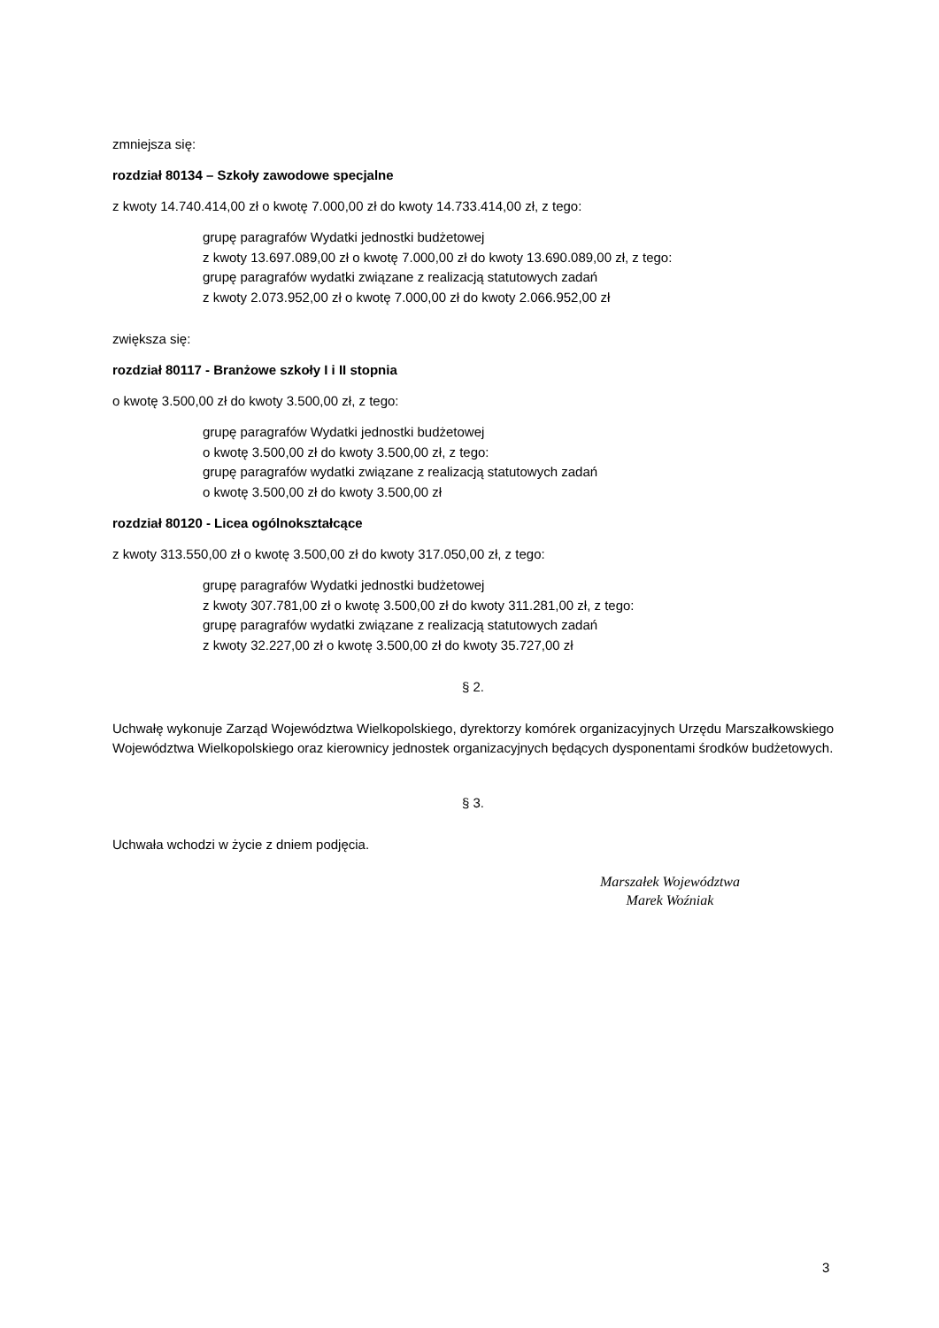zmniejsza się:
rozdział 80134 – Szkoły zawodowe specjalne
z kwoty 14.740.414,00 zł o kwotę 7.000,00 zł do kwoty 14.733.414,00 zł, z tego:
grupę paragrafów Wydatki jednostki budżetowej
z kwoty 13.697.089,00 zł o kwotę 7.000,00 zł do kwoty 13.690.089,00 zł, z tego:
grupę paragrafów wydatki związane z realizacją statutowych zadań
z kwoty 2.073.952,00 zł o kwotę 7.000,00 zł do kwoty 2.066.952,00 zł
zwiększa się:
rozdział 80117 - Branżowe szkoły I i II stopnia
o kwotę 3.500,00 zł do kwoty 3.500,00 zł, z tego:
grupę paragrafów Wydatki jednostki budżetowej
o kwotę 3.500,00 zł do kwoty 3.500,00 zł, z tego:
grupę paragrafów wydatki związane z realizacją statutowych zadań
o kwotę 3.500,00 zł do kwoty 3.500,00 zł
rozdział 80120 - Licea ogólnokształcące
z kwoty 313.550,00 zł o kwotę 3.500,00 zł do kwoty 317.050,00 zł, z tego:
grupę paragrafów Wydatki jednostki budżetowej
z kwoty 307.781,00 zł o kwotę 3.500,00 zł do kwoty 311.281,00 zł, z tego:
grupę paragrafów wydatki związane z realizacją statutowych zadań
z kwoty 32.227,00 zł o kwotę 3.500,00 zł do kwoty 35.727,00 zł
§ 2.
Uchwałę wykonuje Zarząd Województwa Wielkopolskiego, dyrektorzy komórek organizacyjnych Urzędu Marszałkowskiego Województwa Wielkopolskiego oraz kierownicy jednostek organizacyjnych będących dysponentami środków budżetowych.
§ 3.
Uchwała wchodzi w życie z dniem podjęcia.
Marszałek Województwa
Marek Woźniak
3